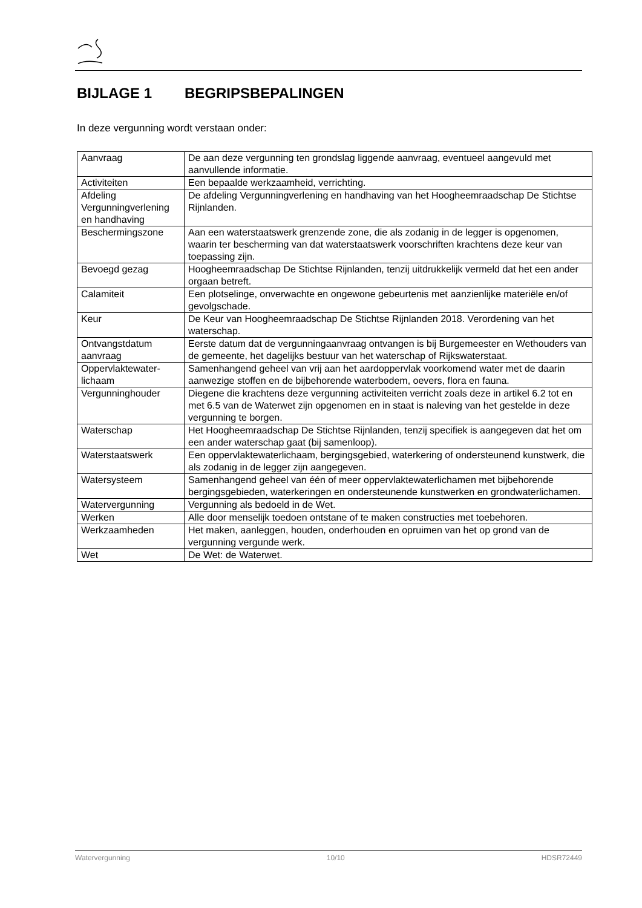BIJLAGE 1 BEGRIPSBEPALINGEN
In deze vergunning wordt verstaan onder:
| Aanvraag | De aan deze vergunning ten grondslag liggende aanvraag, eventueel aangevuld met aanvullende informatie. |
| Activiteiten | Een bepaalde werkzaamheid, verrichting. |
| Afdeling Vergunningverlening en handhaving | De afdeling Vergunningverlening en handhaving van het Hoogheemraadschap De Stichtse Rijnlanden. |
| Beschermingszone | Aan een waterstaatswerk grenzende zone, die als zodanig in de legger is opgenomen, waarin ter bescherming van dat waterstaatswerk voorschriften krachtens deze keur van toepassing zijn. |
| Bevoegd gezag | Hoogheemraadschap De Stichtse Rijnlanden, tenzij uitdrukkelijk vermeld dat het een ander orgaan betreft. |
| Calamiteit | Een plotselinge, onverwachte en ongewone gebeurtenis met aanzienlijke materiële en/of gevolgschade. |
| Keur | De Keur van Hoogheemraadschap De Stichtse Rijnlanden 2018. Verordening van het waterschap. |
| Ontvangstdatum aanvraag | Eerste datum dat de vergunningaanvraag ontvangen is bij Burgemeester en Wethouders van de gemeente, het dagelijks bestuur van het waterschap of Rijkswaterstaat. |
| Oppervlaktewater-lichaam | Samenhangend geheel van vrij aan het aardoppervlak voorkomend water met de daarin aanwezige stoffen en de bijbehorende waterbodem, oevers, flora en fauna. |
| Vergunninghouder | Diegene die krachtens deze vergunning activiteiten verricht zoals deze in artikel 6.2 tot en met 6.5 van de Waterwet zijn opgenomen en in staat is naleving van het gestelde in deze vergunning te borgen. |
| Waterschap | Het Hoogheemraadschap De Stichtse Rijnlanden, tenzij specifiek is aangegeven dat het om een ander waterschap gaat (bij samenloop). |
| Waterstaatswerk | Een oppervlaktewaterlichaam, bergingsgebied, waterkering of ondersteunend kunstwerk, die als zodanig in de legger zijn aangegeven. |
| Watersysteem | Samenhangend geheel van één of meer oppervlaktewaterlichamen met bijbehorende bergingsgebieden, waterkeringen en ondersteunende kunstwerken en grondwaterlichamen. |
| Watervergunning | Vergunning als bedoeld in de Wet. |
| Werken | Alle door menselijk toedoen ontstane of te maken constructies met toebehoren. |
| Werkzaamheden | Het maken, aanleggen, houden, onderhouden en opruimen van het op grond van de vergunning vergunde werk. |
| Wet | De Wet: de Waterwet. |
Watervergunning 10/10 HDSR72449